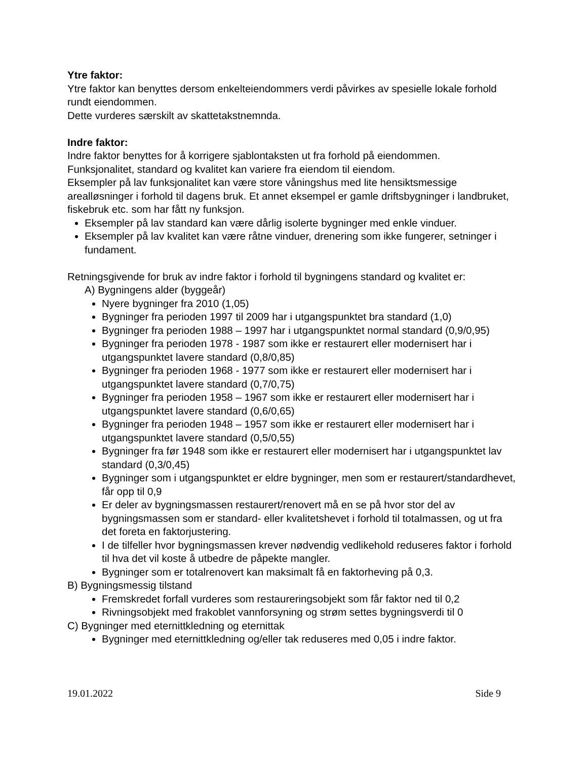Ytre faktor:
Ytre faktor kan benyttes dersom enkelteiendommers verdi påvirkes av spesielle lokale forhold rundt eiendommen.
Dette vurderes særskilt av skattetakstnemnda.
Indre faktor:
Indre faktor benyttes for å korrigere sjablontaksten ut fra forhold på eiendommen.
Funksjonalitet, standard og kvalitet kan variere fra eiendom til eiendom.
Eksempler på lav funksjonalitet kan være store våningshus med lite hensiktsmessige arealløsninger i forhold til dagens bruk. Et annet eksempel er gamle driftsbygninger i landbruket, fiskebruk etc. som har fått ny funksjon.
Eksempler på lav standard kan være dårlig isolerte bygninger med enkle vinduer.
Eksempler på lav kvalitet kan være råtne vinduer, drenering som ikke fungerer, setninger i fundament.
Retningsgivende for bruk av indre faktor i forhold til bygningens standard og kvalitet er:
A) Bygningens alder (byggeår)
Nyere bygninger fra 2010 (1,05)
Bygninger fra perioden 1997 til 2009 har i utgangspunktet bra standard (1,0)
Bygninger fra perioden 1988 – 1997 har i utgangspunktet normal standard (0,9/0,95)
Bygninger fra perioden 1978 - 1987 som ikke er restaurert eller modernisert har i utgangspunktet lavere standard (0,8/0,85)
Bygninger fra perioden 1968 - 1977 som ikke er restaurert eller modernisert har i utgangspunktet lavere standard (0,7/0,75)
Bygninger fra perioden 1958 – 1967 som ikke er restaurert eller modernisert har i utgangspunktet lavere standard (0,6/0,65)
Bygninger fra perioden 1948 – 1957 som ikke er restaurert eller modernisert har i utgangspunktet lavere standard (0,5/0,55)
Bygninger fra før 1948 som ikke er restaurert eller modernisert har i utgangspunktet lav standard (0,3/0,45)
Bygninger som i utgangspunktet er eldre bygninger, men som er restaurert/standardhevet, får opp til 0,9
Er deler av bygningsmassen restaurert/renovert må en se på hvor stor del av bygningsmassen som er standard- eller kvalitetshevet i forhold til totalmassen, og ut fra det foreta en faktorjustering.
I de tilfeller hvor bygningsmassen krever nødvendig vedlikehold reduseres faktor i forhold til hva det vil koste å utbedre de påpekte mangler.
Bygninger som er totalrenovert kan maksimalt få en faktorheving på 0,3.
B) Bygningsmessig tilstand
Fremskredet forfall vurderes som restaureringsobjekt som får faktor ned til 0,2
Rivningsobjekt med frakoblet vannforsyning og strøm settes bygningsverdi til 0
C) Bygninger med eternittkledning og eternittak
Bygninger med eternittkledning og/eller tak reduseres med 0,05 i indre faktor.
19.01.2022 Side 9